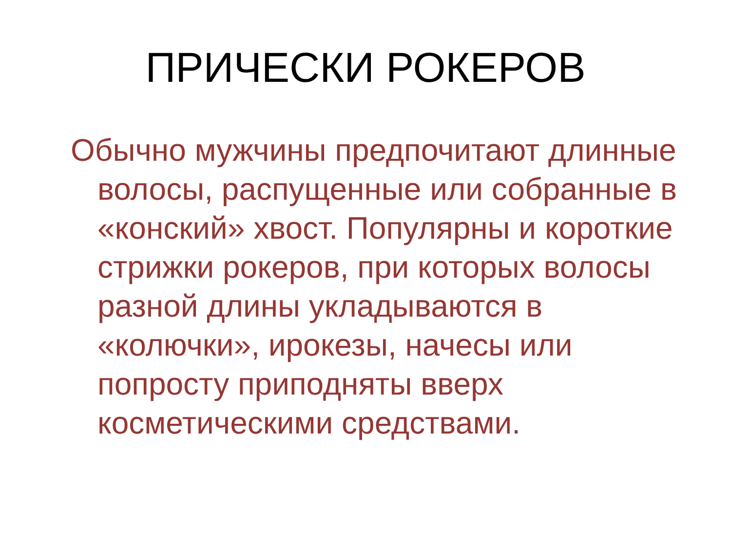ПРИЧЕСКИ РОКЕРОВ
Обычно мужчины предпочитают длинные волосы, распущенные или собранные в «конский» хвост. Популярны и короткие стрижки рокеров, при которых волосы разной длины укладываются в «колючки», ирокезы, начесы или попросту приподняты вверх косметическими средствами.